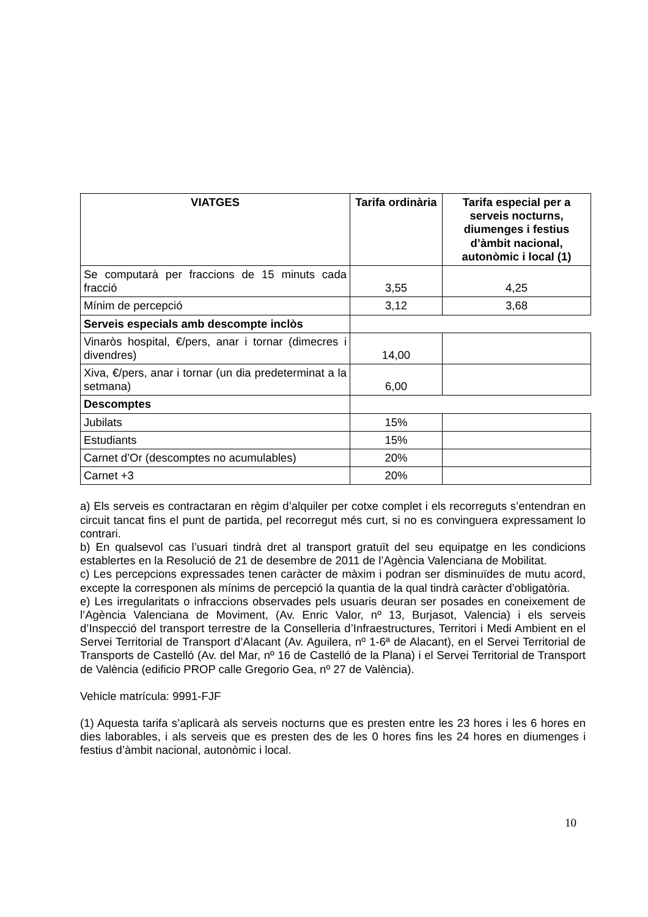| VIATGES | Tarifa ordinària | Tarifa especial per a serveis nocturns, diumenges i festius d’àmbit nacional, autonòmic i local (1) |
| --- | --- | --- |
| Se computarà per fraccions de 15 minuts cada fracció | 3,55 | 4,25 |
| Mínim de percepció | 3,12 | 3,68 |
| Serveis especials amb descompte inclòs | | |
| Vinaròs hospital, €/pers, anar i tornar (dimecres i divendres) | 14,00 | |
| Xiva, €/pers, anar i tornar (un dia predeterminat a la setmana) | 6,00 | |
| Descomptes | | |
| Jubilats | 15% | |
| Estudiants | 15% | |
| Carnet d’Or (descomptes no acumulables) | 20% | |
| Carnet +3 | 20% | |
a) Els serveis es contractaran en règim d’alquiler per cotxe complet i els recorreguts s’entendran en circuit tancat fins el punt de partida, pel recorregut més curt, si no es convinguera expressament lo contrari.
b) En qualsevol cas l’usuari tindrà dret al transport gratuït del seu equipatge en les condicions establertes en la Resolució de 21 de desembre de 2011 de l’Agència Valenciana de Mobilitat.
c) Les percepcions expressades tenen caràcter de màxim i podran ser disminuïdes de mutu acord, excepte la corresponen als mínims de percepció la quantia de la qual tindrà caràcter d’obligatòria.
e) Les irregularitats o infraccions observades pels usuaris deuran ser posades en coneixement de l’Agència Valenciana de Moviment, (Av. Enric Valor, nº 13, Burjasot, Valencia) i els serveis d’Inspecció del transport terrestre de la Conselleria d’Infraestructures, Territori i Medi Ambient en el Servei Territorial de Transport d’Alacant (Av. Aguilera, nº 1-6ª de Alacant), en el Servei Territorial de Transports de Castelló (Av. del Mar, nº 16 de Castelló de la Plana) i el Servei Territorial de Transport de València (edificio PROP calle Gregorio Gea, nº 27 de València).
Vehicle matrícula: 9991-FJF
(1) Aquesta tarifa s’aplicarà als serveis nocturns que es presten entre les 23 hores i les 6 hores en dies laborables, i als serveis que es presten des de les 0 hores fins les 24 hores en diumenges i festius d’àmbit nacional, autonòmic i local.
10